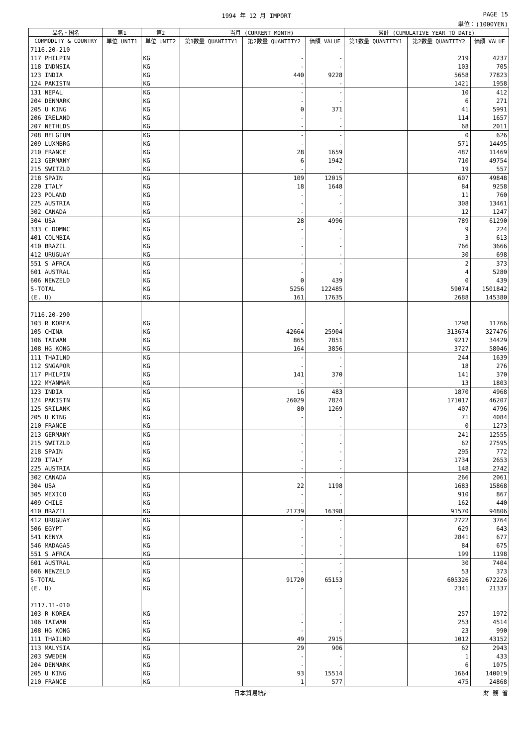1994 年 12 月 IMPORT PAGE 15
単位：(1000YEN)
| 品名・国名 | 第1 | 第2 | 当月 (CURRENT MONTH) | | | 累計 (CUMULATIVE YEAR TO DATE) | | |
| --- | --- | --- | --- | --- | --- | --- | --- | --- |
| COMMODITY & COUNTRY | 単位 UNIT1 | 単位 UNIT2 | 第1数量 QUANTITY1 | 第2数量 QUANTITY2 | 価額 VALUE | 第1数量 QUANTITY1 | 第2数量 QUANTITY2 | 価額 VALUE |
| 7116.20-210 | | | | | | | | |
| 117 PHILPIN | | KG | | - | - | | 219 | 4237 |
| 118 INDNSIA | | KG | | - | - | | 103 | 705 |
| 123 INDIA | | KG | | 440 | 9228 | | 5658 | 77823 |
| 124 PAKISTN | | KG | | - | - | | 1421 | 1958 |
| 131 NEPAL | | KG | | - | - | | 10 | 412 |
| 204 DENMARK | | KG | | - | - | | 6 | 271 |
| 205 U KING | | KG | | 0 | 371 | | 41 | 5991 |
| 206 IRELAND | | KG | | - | - | | 114 | 1657 |
| 207 NETHLDS | | KG | | - | - | | 68 | 2011 |
| 208 BELGIUM | | KG | | - | - | | 0 | 626 |
| 209 LUXMBRG | | KG | | - | - | | 571 | 14495 |
| 210 FRANCE | | KG | | 28 | 1659 | | 487 | 11469 |
| 213 GERMANY | | KG | | 6 | 1942 | | 710 | 49754 |
| 215 SWITZLD | | KG | | - | - | | 19 | 557 |
| 218 SPAIN | | KG | | 109 | 12015 | | 607 | 49848 |
| 220 ITALY | | KG | | 18 | 1648 | | 84 | 9258 |
| 223 POLAND | | KG | | - | - | | 11 | 760 |
| 225 AUSTRIA | | KG | | - | - | | 308 | 13461 |
| 302 CANADA | | KG | | - | - | | 12 | 1247 |
| 304 USA | | KG | | 28 | 4996 | | 789 | 61290 |
| 333 C DOMNC | | KG | | - | - | | 9 | 224 |
| 401 COLMBIA | | KG | | - | - | | 3 | 613 |
| 410 BRAZIL | | KG | | - | - | | 766 | 3666 |
| 412 URUGUAY | | KG | | - | - | | 30 | 698 |
| 551 S AFRCA | | KG | | - | - | | 2 | 373 |
| 601 AUSTRAL | | KG | | - | - | | 4 | 5280 |
| 606 NEWZELD | | KG | | 0 | 439 | | 0 | 439 |
| S-TOTAL | | KG | | 5256 | 122485 | | 59074 | 1501842 |
| (E. U) | | KG | | 161 | 17635 | | 2688 | 145380 |
| 7116.20-290 | | | | | | | | |
| 103 R KOREA | | KG | | - | - | | 1298 | 11766 |
| 105 CHINA | | KG | | 42664 | 25904 | | 313674 | 327476 |
| 106 TAIWAN | | KG | | 865 | 7851 | | 9217 | 34429 |
| 108 HG KONG | | KG | | 164 | 3856 | | 3727 | 58046 |
| 111 THAILND | | KG | | - | - | | 244 | 1639 |
| 112 SNGAPOR | | KG | | - | - | | 18 | 276 |
| 117 PHILPIN | | KG | | 141 | 370 | | 141 | 370 |
| 122 MYANMAR | | KG | | - | - | | 13 | 1803 |
| 123 INDIA | | KG | | 16 | 483 | | 1870 | 4968 |
| 124 PAKISTN | | KG | | 26029 | 7824 | | 171017 | 46207 |
| 125 SRILANK | | KG | | 80 | 1269 | | 407 | 4796 |
| 205 U KING | | KG | | - | - | | 71 | 4084 |
| 210 FRANCE | | KG | | - | - | | 0 | 1273 |
| 213 GERMANY | | KG | | - | - | | 241 | 12555 |
| 215 SWITZLD | | KG | | - | - | | 62 | 27595 |
| 218 SPAIN | | KG | | - | - | | 295 | 772 |
| 220 ITALY | | KG | | - | - | | 1734 | 2653 |
| 225 AUSTRIA | | KG | | - | - | | 148 | 2742 |
| 302 CANADA | | KG | | - | - | | 266 | 2061 |
| 304 USA | | KG | | 22 | 1198 | | 1683 | 15868 |
| 305 MEXICO | | KG | | - | - | | 910 | 867 |
| 409 CHILE | | KG | | - | - | | 162 | 440 |
| 410 BRAZIL | | KG | | 21739 | 16398 | | 91570 | 94806 |
| 412 URUGUAY | | KG | | - | - | | 2722 | 3764 |
| 506 EGYPT | | KG | | - | - | | 629 | 643 |
| 541 KENYA | | KG | | - | - | | 2841 | 677 |
| 546 MADAGAS | | KG | | - | - | | 84 | 675 |
| 551 S AFRCA | | KG | | - | - | | 199 | 1198 |
| 601 AUSTRAL | | KG | | - | - | | 30 | 7404 |
| 606 NEWZELD | | KG | | - | - | | 53 | 373 |
| S-TOTAL | | KG | | 91720 | 65153 | | 605326 | 672226 |
| (E. U) | | KG | | - | - | | 2341 | 21337 |
| 7117.11-010 | | | | | | | | |
| 103 R KOREA | | KG | | - | - | | 257 | 1972 |
| 106 TAIWAN | | KG | | - | - | | 253 | 4514 |
| 108 HG KONG | | KG | | - | - | | 23 | 990 |
| 111 THAILND | | KG | | 49 | 2915 | | 1012 | 43152 |
| 113 MALYSIA | | KG | | 29 | 906 | | 62 | 2943 |
| 203 SWEDEN | | KG | | - | - | | 1 | 433 |
| 204 DENMARK | | KG | | - | - | | 6 | 1075 |
| 205 U KING | | KG | | 93 | 15514 | | 1664 | 140019 |
| 210 FRANCE | | KG | | 1 | 577 | | 475 | 24868 |
日本貿易統計 財 務 省